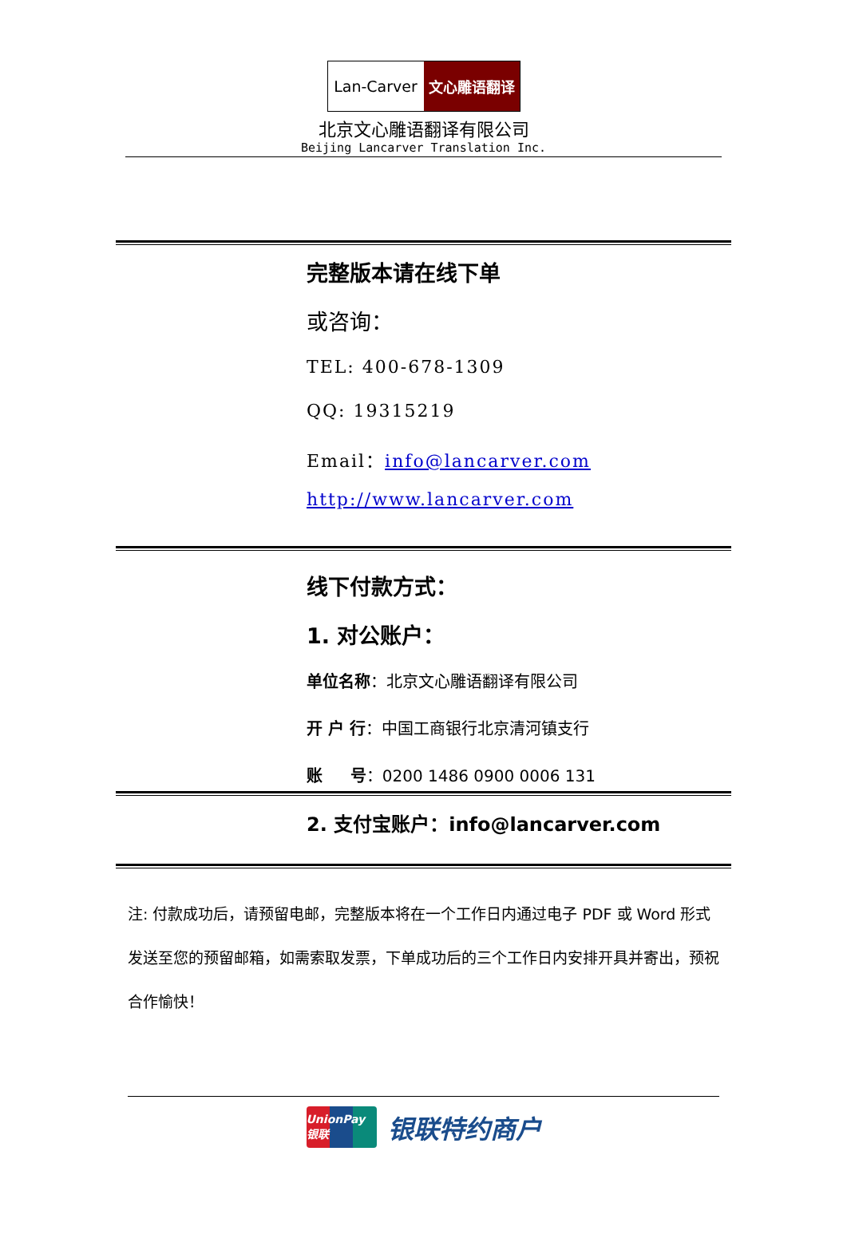Lan-Carver 文心雕语翻译
北京文心雕语翻译有限公司
Beijing Lancarver Translation Inc.
完整版本请在线下单
或咨询：
TEL: 400-678-1309
QQ: 19315219
Email：info@lancarver.com
http://www.lancarver.com
线下付款方式：
1. 对公账户：
单位名称：北京文心雕语翻译有限公司
开 户 行：中国工商银行北京清河镇支行
账 号：0200 1486 0900 0006 131
2. 支付宝账户：info@lancarver.com
注: 付款成功后，请预留电邮，完整版本将在一个工作日内通过电子 PDF 或 Word 形式发送至您的预留邮箱，如需索取发票，下单成功后的三个工作日内安排开具并寄出，预祝合作愉快！
UnionPay 银联
银联特约商户